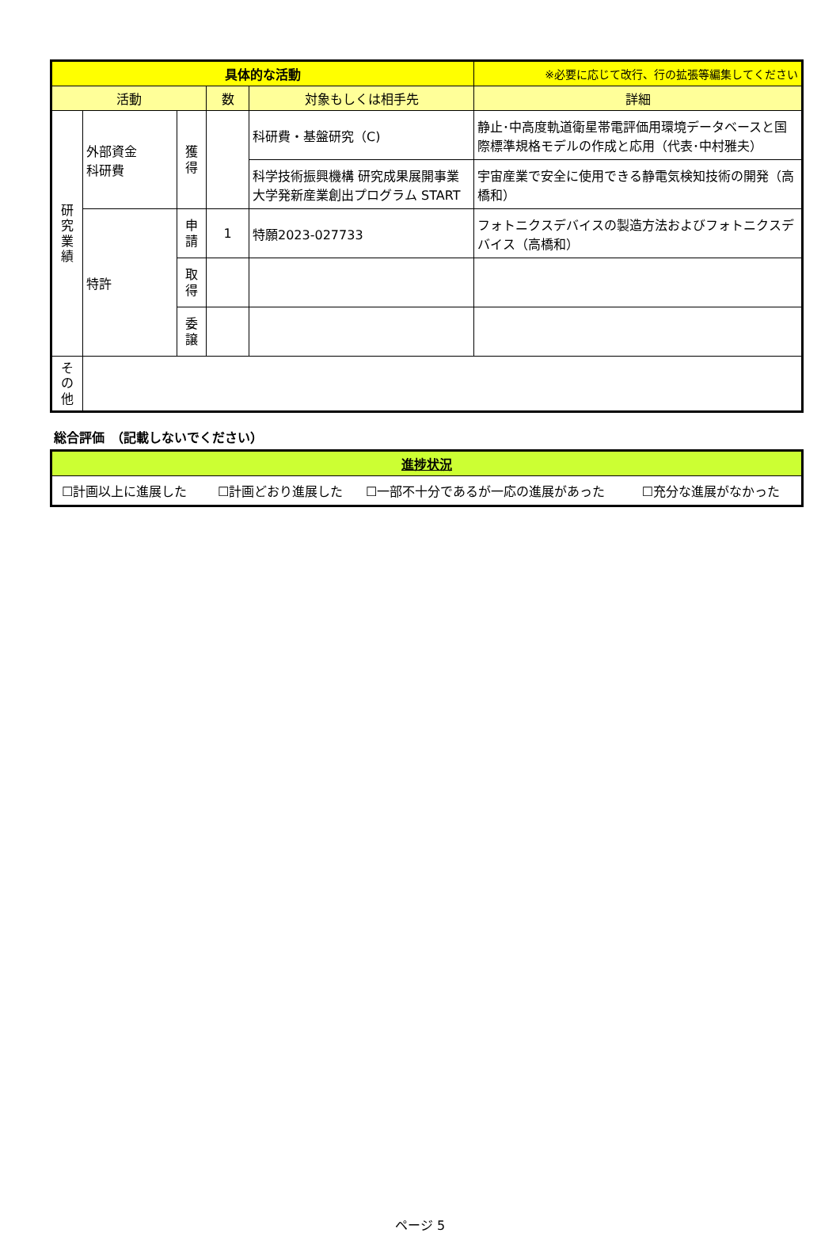| 具体的な活動 | | | | | ※必要に応じて改行、行の拡張等編集してください |
| --- | --- | --- | --- | --- | --- |
| 活動 | | | 数 | 対象もしくは相手先 | 詳細 |
| 研 究 業 績 | 外部資金 科研費 | 獲 得 | | 科研費・基盤研究（C) | 静止･中高度軌道衛星帯電評価用環境データベースと国際標準規格モデルの作成と応用（代表･中村雅夫） |
| | | | | 科学技術振興機構 研究成果展開事業 大学発新産業創出プログラム START | 宇宙産業で安全に使用できる静電気検知技術の開発（高橋和） |
| | 特許 | 申 請 | 1 | 特願2023-027733 | フォトニクスデバイスの製造方法およびフォトニクスデバイス（高橋和） |
| | | 取 得 | | | |
| | | 委 譲 | | | |
| そ の 他 | | | | | |
総合評価　（記載しないでください）
| 進捗状況 | | | |
| ☐計画以上に進展した | ☐計画どおり進展した | ☐一部不十分であるが一応の進展があった | ☐充分な進展がなかった |
ページ 5